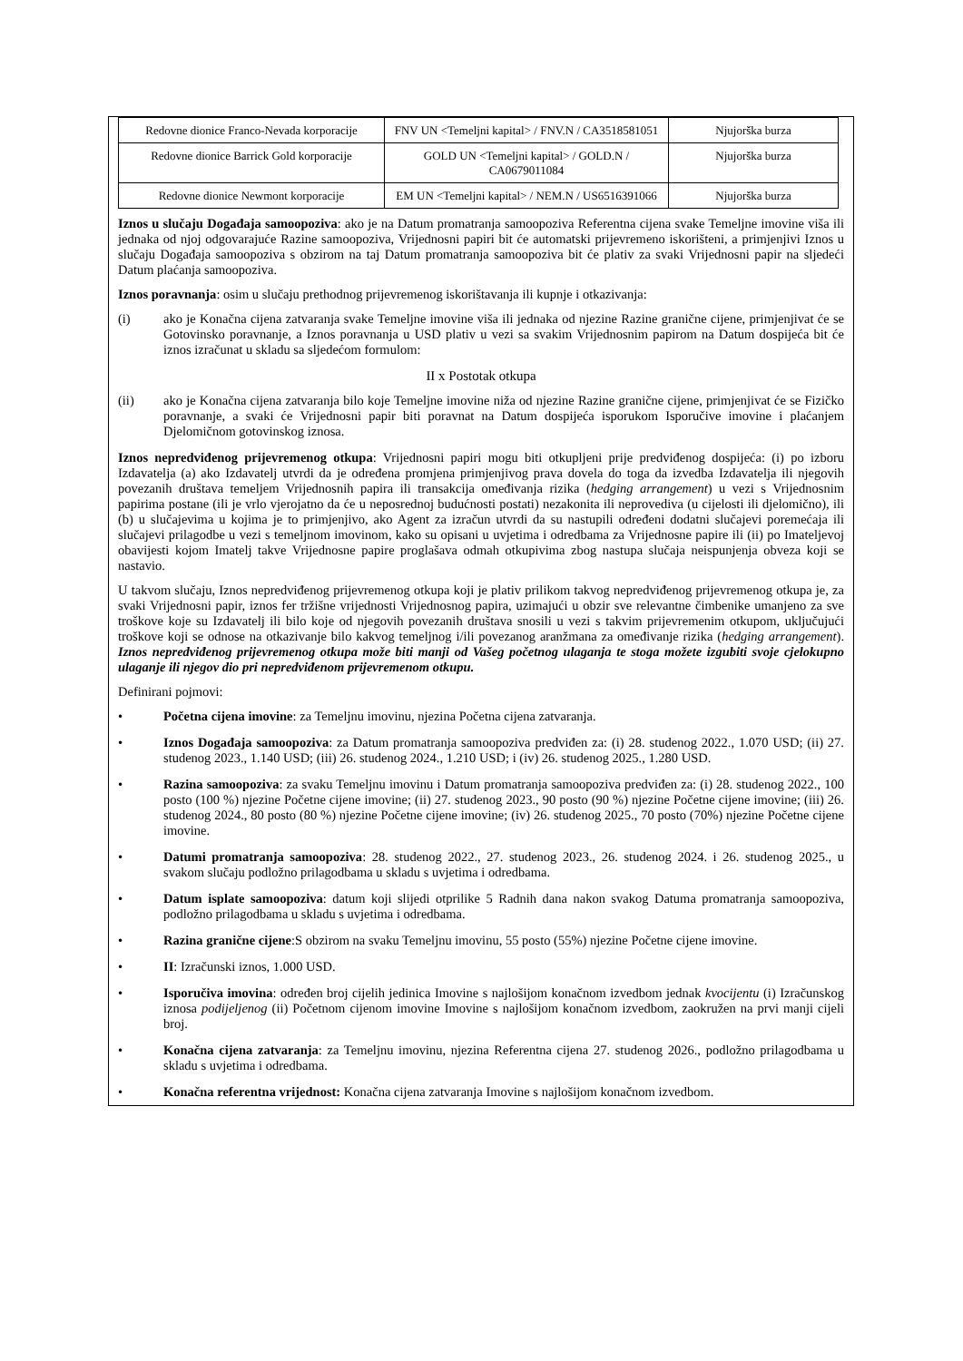| Redovne dionice Franco-Nevada korporacije | FNV UN <Temeljni kapital> / FNV.N / CA3518581051 | Njujorška burza |
| Redovne dionice Barrick Gold korporacije | GOLD UN <Temeljni kapital> / GOLD.N / CA0679011084 | Njujorška burza |
| Redovne dionice Newmont korporacije | EM UN <Temeljni kapital> / NEM.N / US6516391066 | Njujorška burza |
Iznos u slučaju Događaja samoopoziva: ako je na Datum promatranja samoopoziva Referentna cijena svake Temeljne imovine viša ili jednaka od njoj odgovarajuće Razine samoopoziva, Vrijednosni papiri bit će automatski prijevremeno iskorišteni, a primjenjivi Iznos u slučaju Događaja samoopoziva s obzirom na taj Datum promatranja samoopoziva bit će plativ za svaki Vrijednosni papir na sljedeći Datum plaćanja samoopoziva.
Iznos poravnanja: osim u slučaju prethodnog prijevremenog iskorištavanja ili kupnje i otkazivanja:
(i) ako je Konačna cijena zatvaranja svake Temeljne imovine viša ili jednaka od njezine Razine granične cijene, primjenjivat će se Gotovinsko poravnanje, a Iznos poravnanja u USD plativ u vezi sa svakim Vrijednosnim papirom na Datum dospijeća bit će iznos izračunat u skladu sa sljedećom formulom:
II x Postotak otkupa
(ii) ako je Konačna cijena zatvaranja bilo koje Temeljne imovine niža od njezine Razine granične cijene, primjenjivat će se Fizičko poravnanje, a svaki će Vrijednosni papir biti poravnat na Datum dospijeća isporukom Isporučive imovine i plaćanjem Djelomičnom gotovinskog iznosa.
Iznos nepredviđenog prijevremenog otkupa: Vrijednosni papiri mogu biti otkupljeni prije predviđenog dospijeća: (i) po izboru Izdavatelja (a) ako Izdavatelj utvrdi da je određena promjena primjenjivog prava dovela do toga da izvedba Izdavatelja ili njegovih povezanih društava temeljem Vrijednosnih papira ili transakcija omeđivanja rizika (hedging arrangement) u vezi s Vrijednosnim papirima postane (ili je vrlo vjerojatno da će u neposrednoj budućnosti postati) nezakonita ili neprovediva (u cijelosti ili djelomično), ili (b) u slučajevima u kojima je to primjenjivo, ako Agent za izračun utvrdi da su nastupili određeni dodatni slučajevi poremećaja ili slučajevi prilagodbe u vezi s temeljnom imovinom, kako su opisani u uvjetima i odredbama za Vrijednosne papire ili (ii) po Imateljevoj obavijesti kojom Imatelj takve Vrijednosne papire proglašava odmah otkupivima zbog nastupa slučaja neispunjenja obveza koji se nastavio.
U takvom slučaju, Iznos nepredviđenog prijevremenog otkupa koji je plativ prilikom takvog nepredviđenog prijevremenog otkupa je, za svaki Vrijednosni papir, iznos fer tržišne vrijednosti Vrijednosnog papira, uzimajući u obzir sve relevantne čimbenike umanjeno za sve troškove koje su Izdavatelj ili bilo koje od njegovih povezanih društava snosili u vezi s takvim prijevremenim otkupom, uključujući troškove koji se odnose na otkazivanje bilo kakvog temeljnog i/ili povezanog aranžmana za omeđivanje rizika (hedging arrangement). Iznos nepredviđenog prijevremenog otkupa može biti manji od Vašeg početnog ulaganja te stoga možete izgubiti svoje cjelokupno ulaganje ili njegov dio pri nepredviđenom prijevremenom otkupu.
Definirani pojmovi:
• Početna cijena imovine: za Temeljnu imovinu, njezina Početna cijena zatvaranja.
• Iznos Događaja samoopoziva: za Datum promatranja samoopoziva predviđen za: (i) 28. studenog 2022., 1.070 USD; (ii) 27. studenog 2023., 1.140 USD; (iii) 26. studenog 2024., 1.210 USD; i (iv) 26. studenog 2025., 1.280 USD.
• Razina samoopoziva: za svaku Temeljnu imovinu i Datum promatranja samoopoziva predviđen za: (i) 28. studenog 2022., 100 posto (100 %) njezine Početne cijene imovine; (ii) 27. studenog 2023., 90 posto (90 %) njezine Početne cijene imovine; (iii) 26. studenog 2024., 80 posto (80 %) njezine Početne cijene imovine; (iv) 26. studenog 2025., 70 posto (70%) njezine Početne cijene imovine.
• Datumi promatranja samoopoziva: 28. studenog 2022., 27. studenog 2023., 26. studenog 2024. i 26. studenog 2025., u svakom slučaju podložno prilagodbama u skladu s uvjetima i odredbama.
• Datum isplate samoopoziva: datum koji slijedi otprilike 5 Radnih dana nakon svakog Datuma promatranja samoopoziva, podložno prilagodbama u skladu s uvjetima i odredbama.
• Razina granične cijene:S obzirom na svaku Temeljnu imovinu, 55 posto (55%) njezine Početne cijene imovine.
• II: Izračunski iznos, 1.000 USD.
• Isporučiva imovina: određen broj cijelih jedinica Imovine s najlošijom konačnom izvedbom jednak kvocijentu (i) Izračunskog iznosa podijeljenog (ii) Početnom cijenom imovine Imovine s najlošijom konačnom izvedbom, zaokružen na prvi manji cijeli broj.
• Konačna cijena zatvaranja: za Temeljnu imovinu, njezina Referentna cijena 27. studenog 2026., podložno prilagodbama u skladu s uvjetima i odredbama.
• Konačna referentna vrijednost: Konačna cijena zatvaranja Imovine s najlošijom konačnom izvedbom.